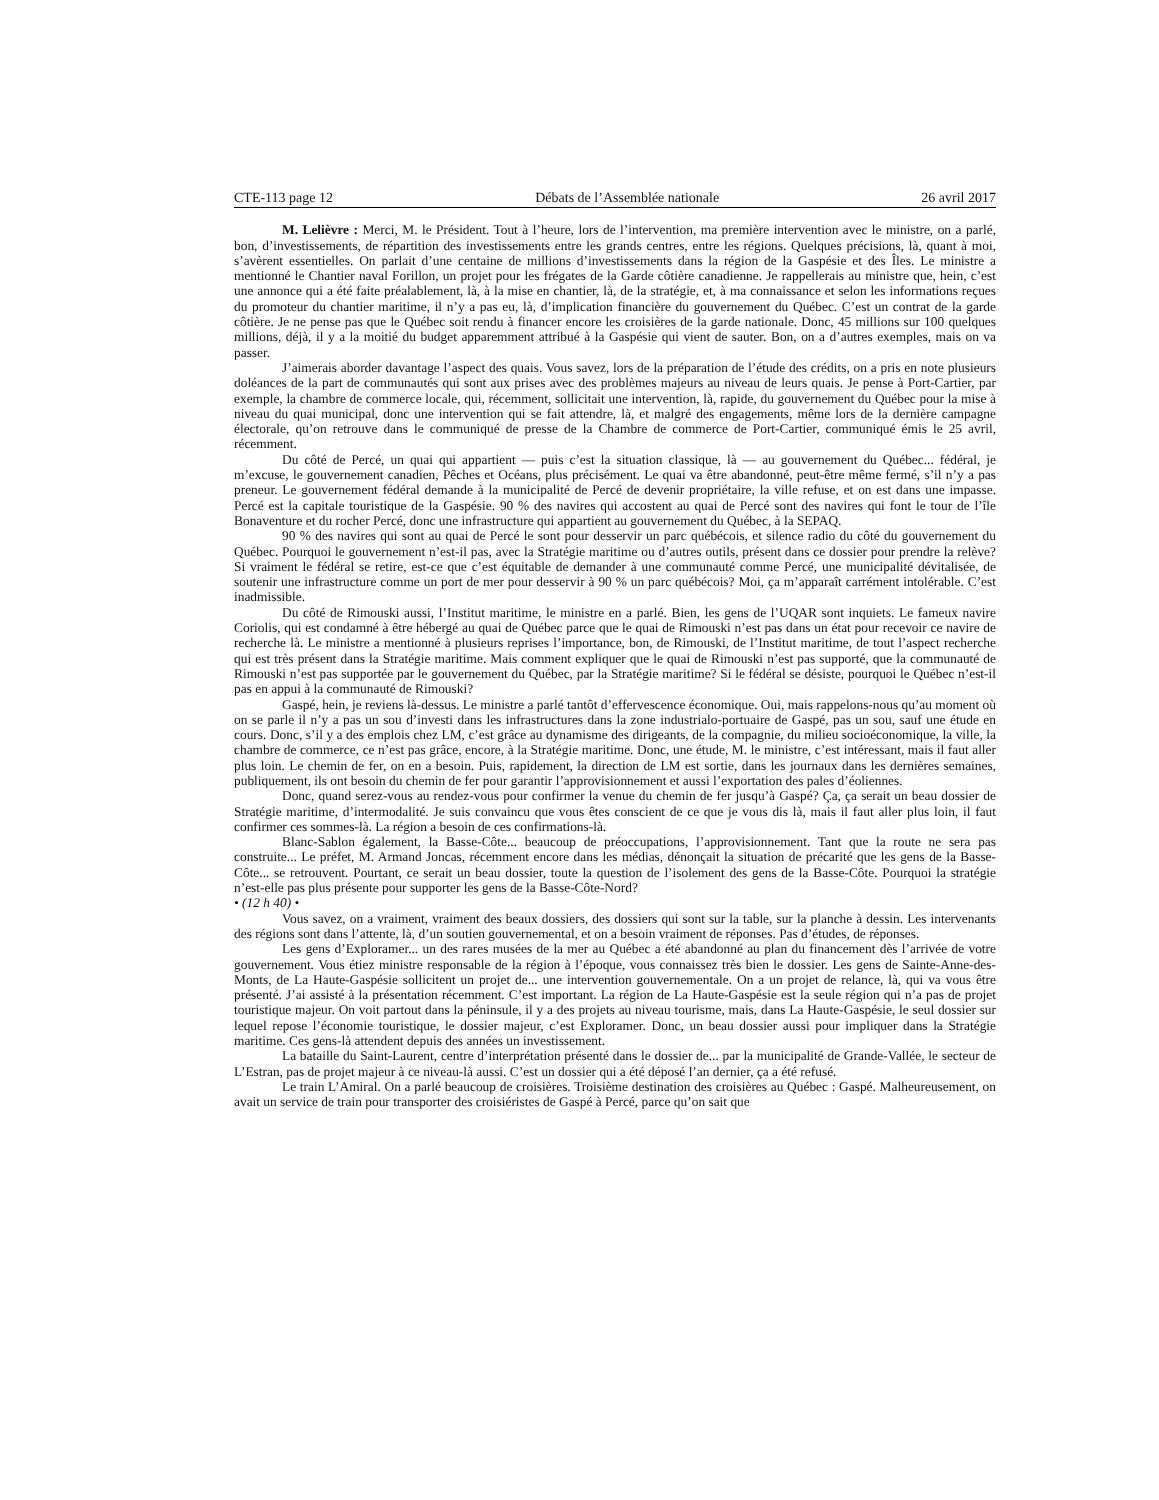CTE-113 page 12 Débats de l’Assemblée nationale 26 avril 2017
M. Lelièvre : Merci, M. le Président. Tout à l’heure, lors de l’intervention, ma première intervention avec le ministre, on a parlé, bon, d’investissements, de répartition des investissements entre les grands centres, entre les régions. Quelques précisions, là, quant à moi, s’avèrent essentielles. On parlait d’une centaine de millions d’investissements dans la région de la Gaspésie et des Îles. Le ministre a mentionné le Chantier naval Forillon, un projet pour les frégates de la Garde côtière canadienne. Je rappellerais au ministre que, hein, c’est une annonce qui a été faite préalablement, là, à la mise en chantier, là, de la stratégie, et, à ma connaissance et selon les informations reçues du promoteur du chantier maritime, il n’y a pas eu, là, d’implication financière du gouvernement du Québec. C’est un contrat de la garde côtière. Je ne pense pas que le Québec soit rendu à financer encore les croisières de la garde nationale. Donc, 45 millions sur 100 quelques millions, déjà, il y a la moitié du budget apparemment attribué à la Gaspésie qui vient de sauter. Bon, on a d’autres exemples, mais on va passer.
J’aimerais aborder davantage l’aspect des quais. Vous savez, lors de la préparation de l’étude des crédits, on a pris en note plusieurs doléances de la part de communautés qui sont aux prises avec des problèmes majeurs au niveau de leurs quais. Je pense à Port-Cartier, par exemple, la chambre de commerce locale, qui, récemment, sollicitait une intervention, là, rapide, du gouvernement du Québec pour la mise à niveau du quai municipal, donc une intervention qui se fait attendre, là, et malgré des engagements, même lors de la dernière campagne électorale, qu’on retrouve dans le communiqué de presse de la Chambre de commerce de Port-Cartier, communiqué émis le 25 avril, récemment.
Du côté de Percé, un quai qui appartient — puis c’est la situation classique, là — au gouvernement du Québec... fédéral, je m’excuse, le gouvernement canadien, Pêches et Océans, plus précisément. Le quai va être abandonné, peut-être même fermé, s’il n’y a pas preneur. Le gouvernement fédéral demande à la municipalité de Percé de devenir propriétaire, la ville refuse, et on est dans une impasse. Percé est la capitale touristique de la Gaspésie. 90 % des navires qui accostent au quai de Percé sont des navires qui font le tour de l’île Bonaventure et du rocher Percé, donc une infrastructure qui appartient au gouvernement du Québec, à la SEPAQ.
90 % des navires qui sont au quai de Percé le sont pour desservir un parc québécois, et silence radio du côté du gouvernement du Québec. Pourquoi le gouvernement n’est-il pas, avec la Stratégie maritime ou d’autres outils, présent dans ce dossier pour prendre la relève? Si vraiment le fédéral se retire, est-ce que c’est équitable de demander à une communauté comme Percé, une municipalité dévitalisée, de soutenir une infrastructure comme un port de mer pour desservir à 90 % un parc québécois? Moi, ça m’apparaît carrément intolérable. C’est inadmissible.
Du côté de Rimouski aussi, l’Institut maritime, le ministre en a parlé. Bien, les gens de l’UQAR sont inquiets. Le fameux navire Coriolis, qui est condamné à être hébergé au quai de Québec parce que le quai de Rimouski n’est pas dans un état pour recevoir ce navire de recherche là. Le ministre a mentionné à plusieurs reprises l’importance, bon, de Rimouski, de l’Institut maritime, de tout l’aspect recherche qui est très présent dans la Stratégie maritime. Mais comment expliquer que le quai de Rimouski n’est pas supporté, que la communauté de Rimouski n’est pas supportée par le gouvernement du Québec, par la Stratégie maritime? Si le fédéral se désiste, pourquoi le Québec n’est-il pas en appui à la communauté de Rimouski?
Gaspé, hein, je reviens là-dessus. Le ministre a parlé tantôt d’effervescence économique. Oui, mais rappelons-nous qu’au moment où on se parle il n’y a pas un sou d’investi dans les infrastructures dans la zone industrialo-portuaire de Gaspé, pas un sou, sauf une étude en cours. Donc, s’il y a des emplois chez LM, c’est grâce au dynamisme des dirigeants, de la compagnie, du milieu socioéconomique, la ville, la chambre de commerce, ce n’est pas grâce, encore, à la Stratégie maritime. Donc, une étude, M. le ministre, c’est intéressant, mais il faut aller plus loin. Le chemin de fer, on en a besoin. Puis, rapidement, la direction de LM est sortie, dans les journaux dans les dernières semaines, publiquement, ils ont besoin du chemin de fer pour garantir l’approvisionnement et aussi l’exportation des pales d’éoliennes.
Donc, quand serez-vous au rendez-vous pour confirmer la venue du chemin de fer jusqu’à Gaspé? Ça, ça serait un beau dossier de Stratégie maritime, d’intermodalité. Je suis convaincu que vous êtes conscient de ce que je vous dis là, mais il faut aller plus loin, il faut confirmer ces sommes-là. La région a besoin de ces confirmations-là.
Blanc-Sablon également, la Basse-Côte... beaucoup de préoccupations, l’approvisionnement. Tant que la route ne sera pas construite... Le préfet, M. Armand Joncas, récemment encore dans les médias, dénonçait la situation de précarité que les gens de la Basse-Côte... se retrouvent. Pourtant, ce serait un beau dossier, toute la question de l’isolement des gens de la Basse-Côte. Pourquoi la stratégie n’est-elle pas plus présente pour supporter les gens de la Basse-Côte-Nord?
• (12 h 40) •
Vous savez, on a vraiment, vraiment des beaux dossiers, des dossiers qui sont sur la table, sur la planche à dessin. Les intervenants des régions sont dans l’attente, là, d’un soutien gouvernemental, et on a besoin vraiment de réponses. Pas d’études, de réponses.
Les gens d’Exploramer... un des rares musées de la mer au Québec a été abandonné au plan du financement dès l’arrivée de votre gouvernement. Vous étiez ministre responsable de la région à l’époque, vous connaissez très bien le dossier. Les gens de Sainte-Anne-des-Monts, de La Haute-Gaspésie sollicitent un projet de... une intervention gouvernementale. On a un projet de relance, là, qui va vous être présenté. J’ai assisté à la présentation récemment. C’est important. La région de La Haute-Gaspésie est la seule région qui n’a pas de projet touristique majeur. On voit partout dans la péninsule, il y a des projets au niveau tourisme, mais, dans La Haute-Gaspésie, le seul dossier sur lequel repose l’économie touristique, le dossier majeur, c’est Exploramer. Donc, un beau dossier aussi pour impliquer dans la Stratégie maritime. Ces gens-là attendent depuis des années un investissement.
La bataille du Saint-Laurent, centre d’interprétation présenté dans le dossier de... par la municipalité de Grande-Vallée, le secteur de L’Estran, pas de projet majeur à ce niveau-là aussi. C’est un dossier qui a été déposé l’an dernier, ça a été refusé.
Le train L’Amiral. On a parlé beaucoup de croisières. Troisième destination des croisières au Québec : Gaspé. Malheureusement, on avait un service de train pour transporter des croisiéristes de Gaspé à Percé, parce qu’on sait que